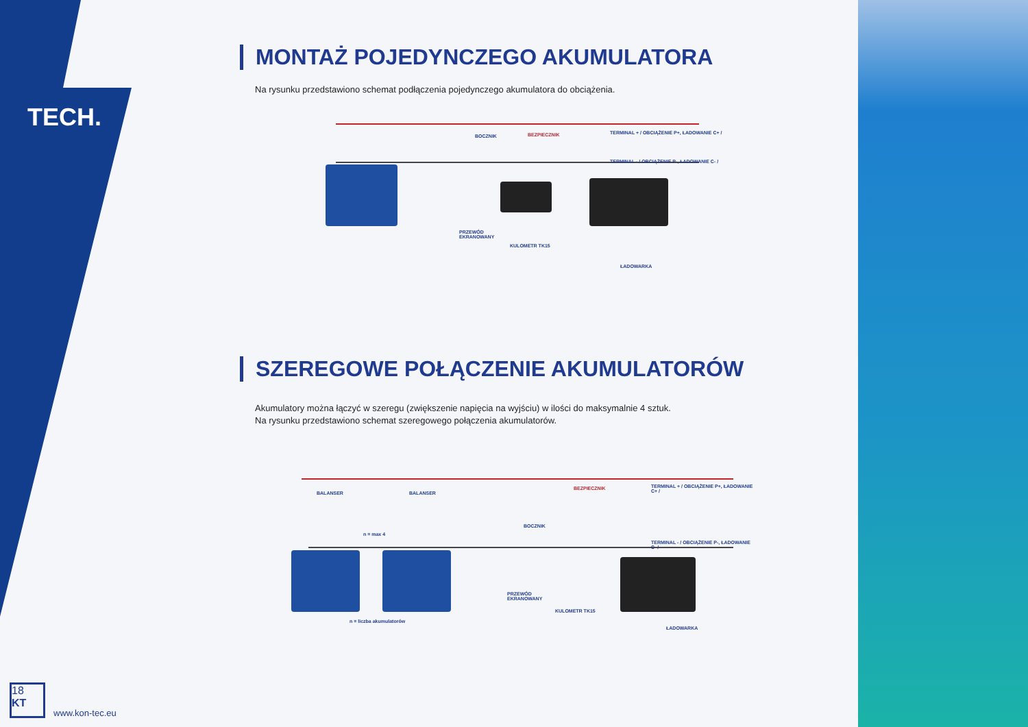TECH.
MONTAŻ POJEDYNCZEGO AKUMULATORA
Na rysunku przedstawiono schemat podłączenia pojedynczego akumulatora do obciążenia.
BOCZNIK BEZPIECZNIK TERMINAL + / OBCIĄŻENIE P+, ŁADOWANIE C+ /
TERMINAL - / OBCIĄŻENIE P-, ŁADOWANIE C- /
PRZEWÓD
EKRANOWANY
KULOMETR TK15
ŁADOWARKA
SZEREGOWE POŁĄCZENIE AKUMULATORÓW
Akumulatory można łączyć w szeregu (zwiększenie napięcia na wyjściu) w ilości do maksymalnie 4 sztuk.
Na rysunku przedstawiono schemat szeregowego połączenia akumulatorów.
BALANSER BALANSER
n = max 4
BOCZNIK
BEZPIECZNIK TERMINAL + / OBCIĄŻENIE P+, ŁADOWANIE C+ /
TERMINAL - / OBCIĄŻENIE P-, ŁADOWANIE C- /
PRZEWÓD
EKRANOWANY
KULOMETR TK15
n = liczba akumulatorów
ŁADOWARKA
18
KT www.kon-tec.eu